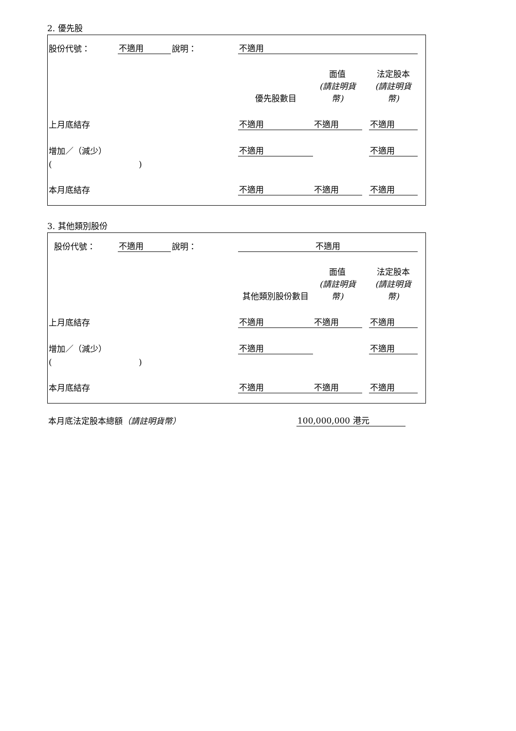2. 優先股
| 股份代號： | 不適用 | 說明： | | 不適用 | | | |
| | | | | 優先股數目 | 面值 (請註明貨幣) | | 法定股本 (請註明貨幣) |
| 上月底結存 | | | | 不適用 | 不適用 | | 不適用 |
| 增加／（減少） | | | | 不適用 | | | 不適用 |
| ( ) | | | | | | | |
| 本月底結存 | | | | 不適用 | 不適用 | | 不適用 |
3. 其他類別股份
| 股份代號： | 不適用 | 說明： | | 不適用 | | | |
| | | | | 其他類別股份數目 | 面值 (請註明貨幣) | | 法定股本 (請註明貨幣) |
| 上月底結存 | | | | 不適用 | 不適用 | | 不適用 |
| 增加／（減少） | | | | 不適用 | | | 不適用 |
| ( ) | | | | | | | |
| 本月底結存 | | | | 不適用 | 不適用 | | 不適用 |
| 本月底法定股本總額 （請註明貨幣） | 100,000,000 港元 | |